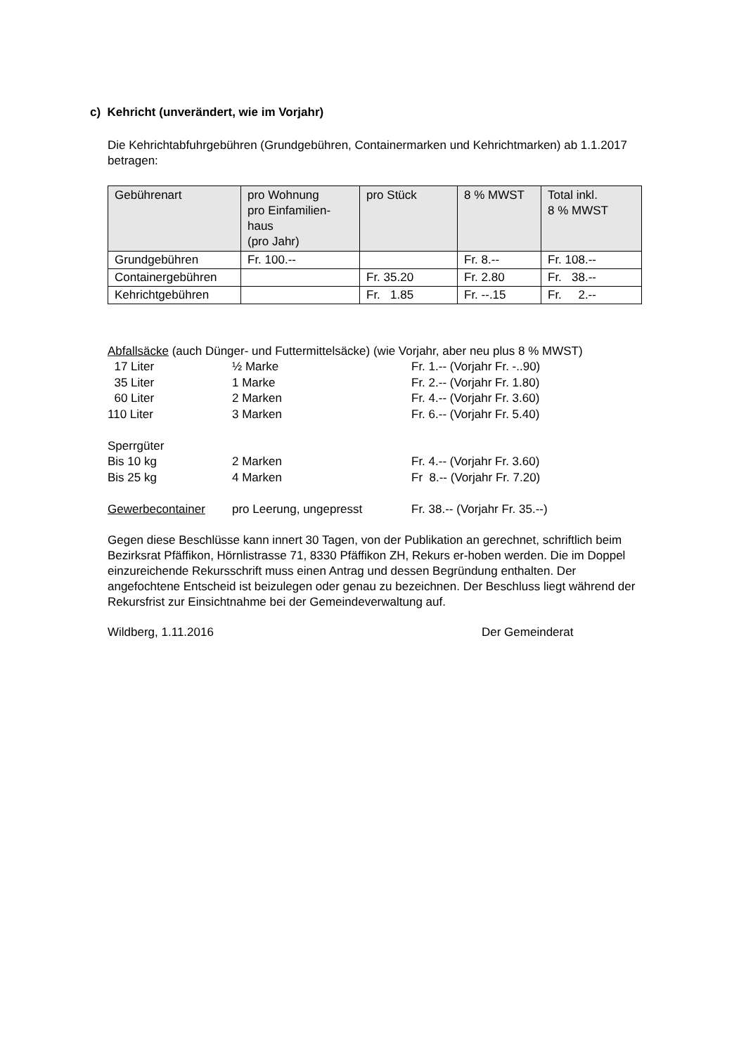c) Kehricht (unverändert, wie im Vorjahr)
Die Kehrichtabfuhrgebühren (Grundgebühren, Containermarken und Kehrichtmarken) ab 1.1.2017 betragen:
| Gebührenart | pro Wohnung pro Einfamilien- haus (pro Jahr) | pro Stück | 8 % MWST | Total inkl. 8 % MWST |
| --- | --- | --- | --- | --- |
| Grundgebühren | Fr. 100.-- | | Fr. 8.-- | Fr. 108.-- |
| Containergebühren | | Fr. 35.20 | Fr. 2.80 | Fr. 38.-- |
| Kehrichtgebühren | | Fr. 1.85 | Fr. --.15 | Fr. 2.-- |
Abfallsäcke (auch Dünger- und Futtermittelsäcke) (wie Vorjahr, aber neu plus 8 % MWST)
| 17 Liter | ½ Marke | Fr. 1.-- (Vorjahr Fr. -..90) |
| 35 Liter | 1 Marke | Fr. 2.-- (Vorjahr Fr. 1.80) |
| 60 Liter | 2 Marken | Fr. 4.-- (Vorjahr Fr. 3.60) |
| 110 Liter | 3 Marken | Fr. 6.-- (Vorjahr Fr. 5.40) |
| Sperrgüter | | |
| Bis 10 kg | 2 Marken | Fr. 4.-- (Vorjahr Fr. 3.60) |
| Bis 25 kg | 4 Marken | Fr 8.-- (Vorjahr Fr. 7.20) |
| Gewerbecontainer | pro Leerung, ungepresst | Fr. 38.-- (Vorjahr Fr. 35.--) |
Gegen diese Beschlüsse kann innert 30 Tagen, von der Publikation an gerechnet, schriftlich beim Bezirksrat Pfäffikon, Hörnlistrasse 71, 8330 Pfäffikon ZH, Rekurs er-hoben werden. Die im Doppel einzureichende Rekursschrift muss einen Antrag und dessen Begründung enthalten. Der angefochtene Entscheid ist beizulegen oder genau zu bezeichnen. Der Beschluss liegt während der Rekursfrist zur Einsichtnahme bei der Gemeindeverwaltung auf.
Wildberg, 1.11.2016 Der Gemeinderat